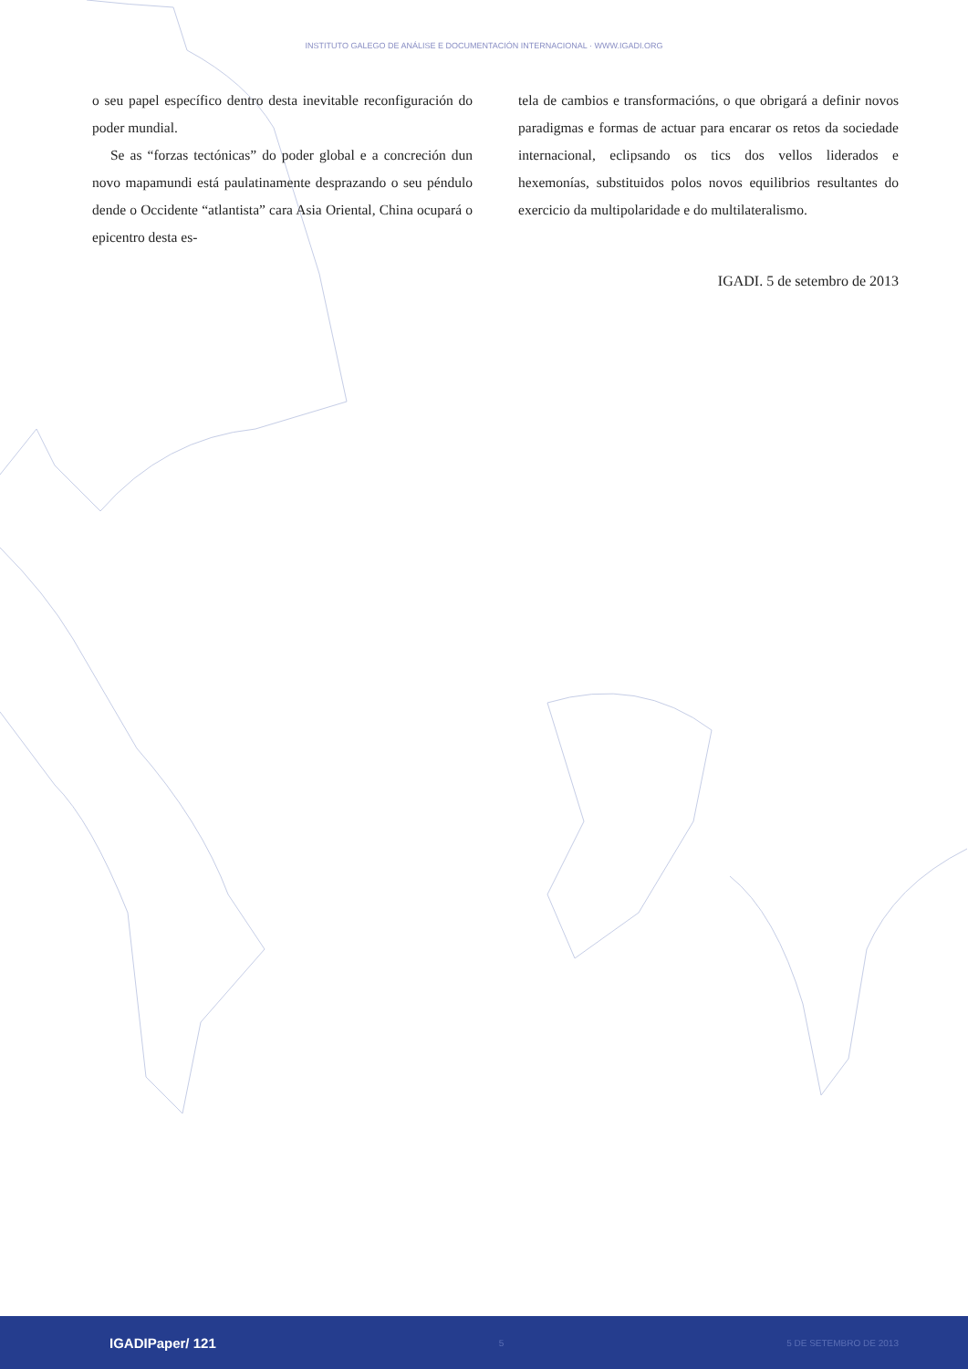INSTITUTO GALEGO DE ANÁLISE E DOCUMENTACIÓN INTERNACIONAL · WWW.IGADI.ORG
o seu papel específico dentro desta inevitable reconfiguración do poder mundial.
Se as “forzas tectónicas” do poder global e a concreción dun novo mapamundi está paulatinamente desprazando o seu péndulo dende o Occidente “atlantista” cara Asia Oriental, China ocupará o epicentro desta es-
tela de cambios e transformacións, o que obrigará a definir novos paradigmas e formas de actuar para encarar os retos da sociedade internacional, eclipsando os tics dos vellos liderados e hexemonías, substituidos polos novos equilibrios resultantes do exercicio da multipolaridade e do multilateralismo.
IGADI. 5 de setembro de 2013
IGADIPaper/ 121 5 5 DE SETEMBRO DE 2013